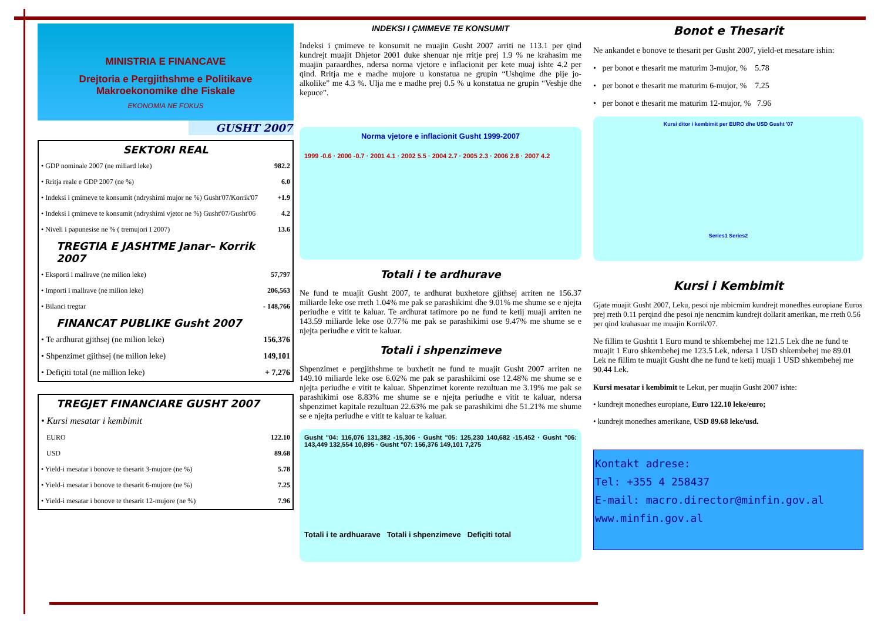MINISTRIA E FINANCAVE
Drejtoria e Pergjithshme e Politikave Makroekonomike dhe Fiskale
EKONOMIA NE FOKUS
GUSHT 2007
SEKTORI REAL
| • GDP nominale 2007 (ne miliard leke) | 982.2 |
| • Rritja reale e GDP 2007 (ne %) | 6.0 |
| • Indeksi i çmimeve te konsumit (ndryshimi mujor ne %) Gusht'07/Korrik'07 | +1.9 |
| • Indeksi i çmimeve te konsumit (ndryshimi vjetor ne %) Gusht'07/Gusht'06 | 4.2 |
| • Niveli i papunesise ne % ( tremujori I 2007) | 13.6 |
TREGTIA E JASHTME Janar– Korrik 2007
| • Eksporti i mallrave (ne milion leke) | 57,797 |
| • Importi i mallrave (ne milion leke) | 206,563 |
| • Bilanci tregtar | - 148,766 |
FINANCAT PUBLIKE Gusht 2007
| • Te ardhurat gjithsej (ne milion leke) | 156,376 |
| • Shpenzimet gjithsej (ne milion leke) | 149,101 |
| • Defiçiti total (ne million leke) | + 7,276 |
TREGJET FINANCIARE GUSHT 2007
| • Kursi mesatar i kembimit | |
| EURO | 122.10 |
| USD | 89.68 |
| • Yield-i mesatar i bonove te thesarit 3-mujore (ne %) | 5.78 |
| • Yield-i mesatar i bonove te thesarit 6-mujore (ne %) | 7.25 |
| • Yield-i mesatar i bonove te thesarit 12-mujore (ne %) | 7.96 |
INDEKSI I ÇMIMEVE TE KONSUMIT
Indeksi i çmimeve te konsumit ne muajin Gusht 2007 arriti ne 113.1 per qind kundrejt muajit Dhjetor 2001 duke shenuar nje rritje prej 1.9 % ne krahasim me muajin paraardhes, ndersa norma vjetore e inflacionit per kete muaj ishte 4.2 per qind. Rritja me e madhe mujore u konstatua ne grupin “Ushqime dhe pije jo-alkolike” me 4.3 %. Ulja me e madhe prej 0.5 % u konstatua ne grupin “Veshje dhe kepuce”.
Norma vjetore e inflacionit Gusht 1999-2007
1999 -0.6 · 2000 -0.7 · 2001 4.1 · 2002 5.5 · 2004 2.7 · 2005 2.3 · 2006 2.8 · 2007 4.2
Totali i te ardhurave
Ne fund te muajit Gusht 2007, te ardhurat buxhetore gjithsej arriten ne 156.37 miliarde leke ose rreth 1.04% me pak se parashikimi dhe 9.01% me shume se e njejta periudhe e vitit te kaluar. Te ardhurat tatimore po ne fund te ketij muaji arriten ne 143.59 miliarde leke ose 0.77% me pak se parashikimi ose 9.47% me shume se e njejta periudhe e vitit te kaluar.
Totali i shpenzimeve
Shpenzimet e pergjithshme te buxhetit ne fund te muajit Gusht 2007 arriten ne 149.10 miliarde leke ose 6.02% me pak se parashikimi ose 12.48% me shume se e njejta periudhe e vitit te kaluar. Shpenzimet korente rezultuan me 3.19% me pak se parashikimi ose 8.83% me shume se e njejta periudhe e vitit te kaluar, ndersa shpenzimet kapitale rezultuan 22.63% me pak se parashikimi dhe 51.21% me shume se e njejta periudhe e vitit te kaluar te kaluar.
Gusht "04: 116,076 131,382 -15,306 · Gusht "05: 125,230 140,682 -15,452 · Gusht "06: 143,449 132,554 10,895 · Gusht "07: 156,376 149,101 7,275
Totali i te ardhuarave Totali i shpenzimeve Defiçiti total
Bonot e Thesarit
Ne ankandet e bonove te thesarit per Gusht 2007, yield-et mesatare ishin:
• per bonot e thesarit me maturim 3-mujor, % 5.78
• per bonot e thesarit me maturim 6-mujor, % 7.25
• per bonot e thesarit me maturim 12-mujor, % 7.96
Kursi ditor i kembimit per EURO dhe USD Gusht '07
Series1 Series2
Kursi i Kembimit
Gjate muajit Gusht 2007, Leku, pesoi nje mbicmim kundrejt monedhes europiane Euros prej rreth 0.11 perqind dhe pesoi nje nencmim kundrejt dollarit amerikan, me rreth 0.56 per qind krahasuar me muajin Korrik'07.
Ne fillim te Gushtit 1 Euro mund te shkembehej me 121.5 Lek dhe ne fund te muajit 1 Euro shkembehej me 123.5 Lek, ndersa 1 USD shkembehej me 89.01 Lek ne fillim te muajit Gusht dhe ne fund te ketij muaji 1 USD shkembehej me 90.44 Lek.
Kursi mesatar i kembimit te Lekut, per muajin Gusht 2007 ishte:
• kundrejt monedhes europiane, Euro 122.10 leke/euro;
• kundrejt monedhes amerikane, USD 89.68 leke/usd.
Kontakt adrese:
Tel: +355 4 258437
E-mail: macro.director@minfin.gov.al
www.minfin.gov.al